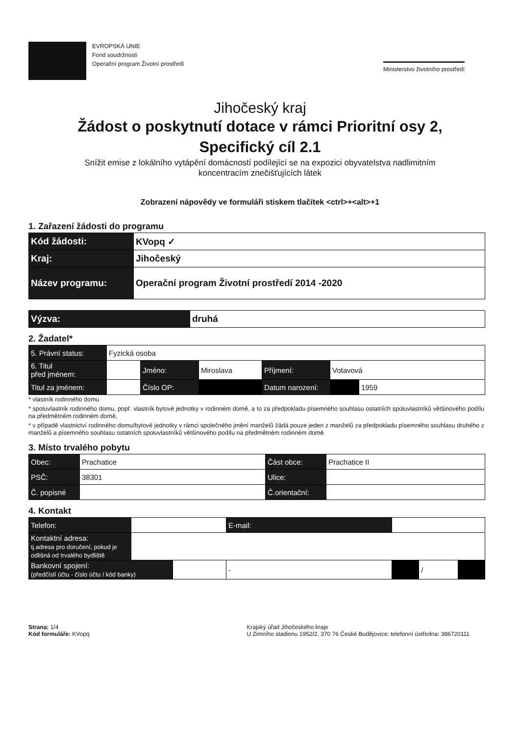EVROPSKÁ UNIE
Fond soudržnosti
Operační program Životní prostředí
Ministerstvo životního prostředí
Jihočeský kraj
Žádost o poskytnutí dotace v rámci Prioritní osy 2,
Specifický cíl 2.1
Snížit emise z lokálního vytápění domácností podílející se na expozici obyvatelstva nadlimitním
koncentracím znečišťujících látek
Zobrazení nápovědy ve formuláři stiskem tlačítek <ctrl>+<alt>+1
1. Zařazení žádosti do programu
| Kód žádosti: | KVopq ✓ |
| Kraj: | Jihočeský |
| Název programu: | Operační program Životní prostředí 2014 -2020 |
| Výzva: | druhá |
2. Žadatel*
| 5. Právní status: | Fyzická osoba | | | | | |
| 6. Titul před jménem: | | Jméno: | Miroslava | Příjmení: | Votavová | |
| Titul za jménem: | | Číslo OP: | | Datum narození: | | 1959 |
* vlastník rodinného domu
* spoluvlastník rodinného domu, popř. vlastník bytové jednotky v rodinném domě, a to za předpokladu písemného souhlasu ostatních spoluvlastníků většinového podílu na předmětném rodinném domě,
* v případě vlastnictví rodinného domu/bytové jednotky v rámci společného jmění manželů žádá pouze jeden z manželů za předpokladu písemného souhlasu druhého z manželů a písemného souhlasu ostatních spoluvlastníků většinového podílu na předmětném rodinném domě.
3. Místo trvalého pobytu
| Obec: | Prachatice | Část obce: | Prachatice II |
| PSČ: | 38301 | Ulice: | |
| Č. popisné | | Č.orientační: | |
4. Kontakt
| Telefon: | | | E-mail: | | | |
| Kontaktní adresa: tj.adresa pro doručení, pokud je odlišná od trvalého bydliště | | | | | | |
| Bankovní spojení: (předčíslí účtu - číslo účtu / kód banky) | | | - | | / | |
Strana: 1/4
Kód formuláře: KVopq
Krajský úřad Jihočeského kraje
U Zimního stadionu 1952/2, 370 76 České Budějovice; telefonní ústředna: 386720111